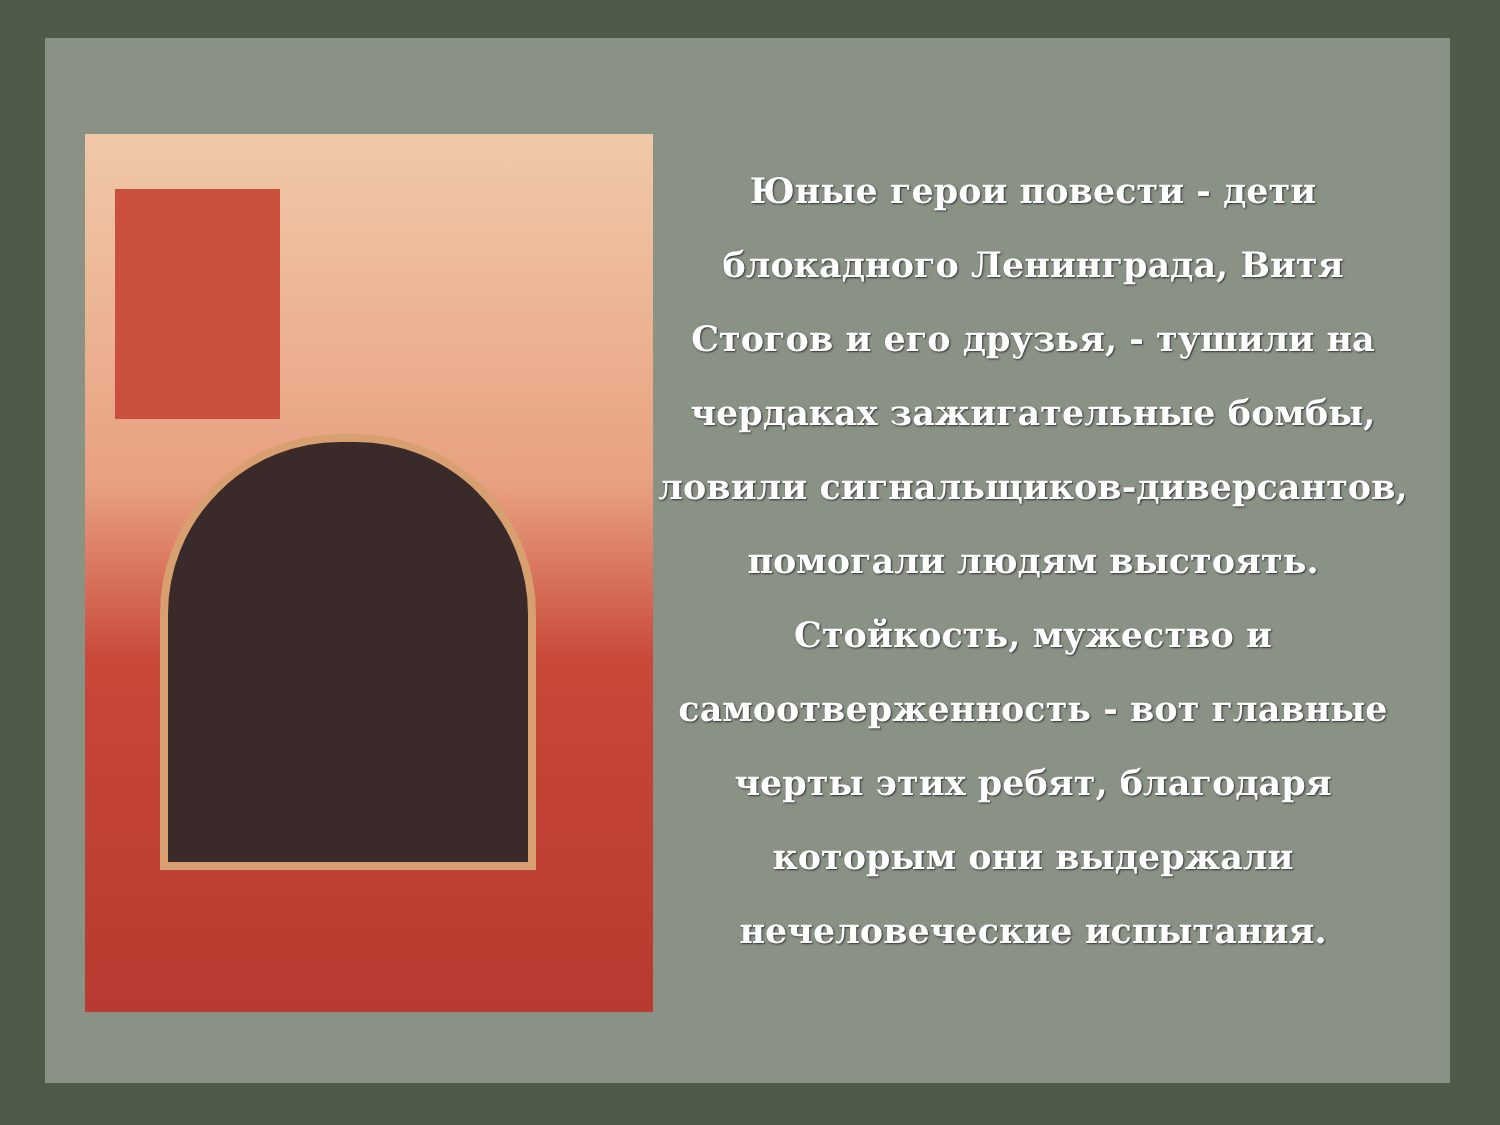Юные герои повести - дети блокадного Ленинграда, Витя Стогов и его друзья, - тушили на чердаках зажигательные бомбы, ловили сигнальщиков-диверсантов, помогали людям выстоять. Стойкость, мужество и самоотверженность - вот главные черты этих ребят, благодаря которым они выдержали нечеловеческие испытания.